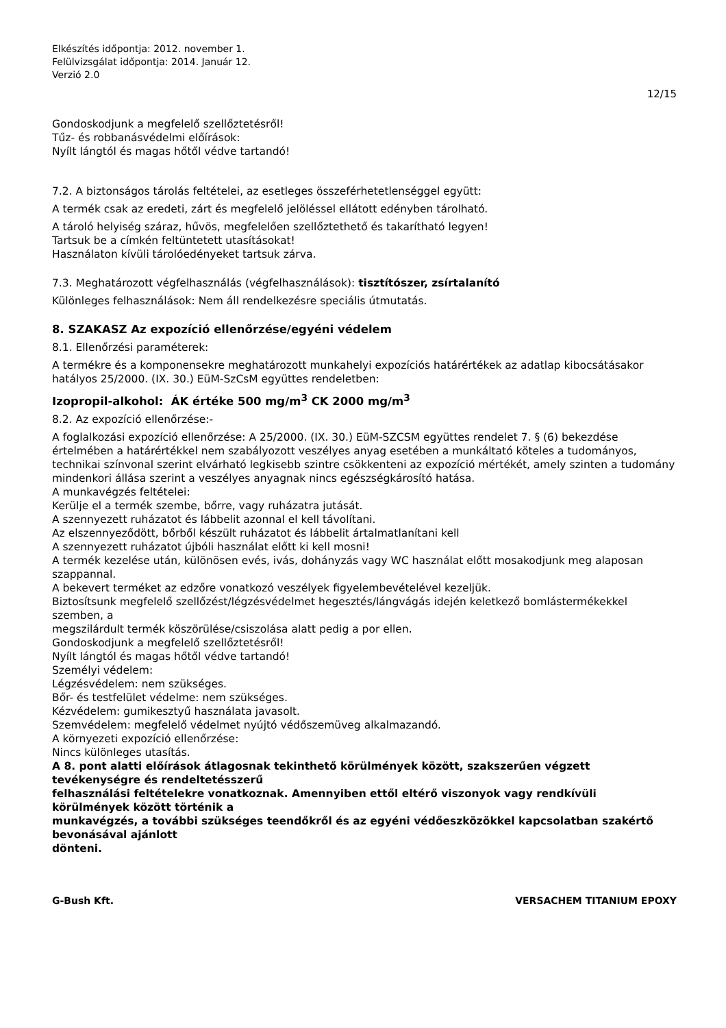Elkészítés időpontja: 2012. november 1.
Felülvizsgálat időpontja: 2014. Január 12.
Verzió 2.0
12/15
Gondoskodjunk a megfelelő szellőztetésről!
Tűz- és robbanásvédelmi előírások:
Nyílt lángtól és magas hőtől védve tartandó!
7.2. A biztonságos tárolás feltételei, az esetleges összeférhetetlenséggel együtt:
A termék csak az eredeti, zárt és megfelelő jelöléssel ellátott edényben tárolható.
A tároló helyiség száraz, hűvös, megfelelően szellőztethető és takarítható legyen!
Tartsuk be a címkén feltüntetett utasításokat!
Használaton kívüli tárolóedényeket tartsuk zárva.
7.3. Meghatározott végfelhasználás (végfelhasználások): tisztítószer, zsírtalanító
Különleges felhasználások: Nem áll rendelkezésre speciális útmutatás.
8. SZAKASZ Az expozíció ellenőrzése/egyéni védelem
8.1. Ellenőrzési paraméterek:
A termékre és a komponensekre meghatározott munkahelyi expozíciós határértékek az adatlap kibocsátásakor hatályos 25/2000. (IX. 30.) EüM-SzCsM együttes rendeletben:
Izopropil-alkohol: ÁK értéke 500 mg/m<sup>3</sup> CK 2000 mg/m<sup>3</sup>
8.2. Az expozíció ellenőrzése:-
A foglalkozási expozíció ellenőrzése: A 25/2000. (IX. 30.) EüM-SZCSM együttes rendelet 7. § (6) bekezdése értelmében a határértékkel nem szabályozott veszélyes anyag esetében a munkáltató köteles a tudományos, technikai színvonal szerint elvárható legkisebb szintre csökkenteni az expozíció mértékét, amely szinten a tudomány mindenkori állása szerint a veszélyes anyagnak nincs egészségkárosító hatása.
A munkavégzés feltételei:
Kerülje el a termék szembe, bőrre, vagy ruházatra jutását.
A szennyezett ruházatot és lábbelit azonnal el kell távolítani.
Az elszennyeződött, bőrből készült ruházatot és lábbelit ártalmatlanítani kell
A szennyezett ruházatot újbóli használat előtt ki kell mosni!
A termék kezelése után, különösen evés, ivás, dohányzás vagy WC használat előtt mosakodjunk meg alaposan szappannal.
A bekevert terméket az edzőre vonatkozó veszélyek figyelembevételével kezeljük.
Biztosítsunk megfelelő szellőzést/légzésvédelmet hegesztés/lángvágás idején keletkező bomlástermékekkel szemben, a
megszilárdult termék köszörülése/csiszolása alatt pedig a por ellen.
Gondoskodjunk a megfelelő szellőztetésről!
Nyílt lángtól és magas hőtől védve tartandó!
Személyi védelem:
Légzésvédelem: nem szükséges.
Bőr- és testfelület védelme: nem szükséges.
Kézvédelem: gumikesztyű használata javasolt.
Szemvédelem: megfelelő védelmet nyújtó védőszemüveg alkalmazandó.
A környezeti expozíció ellenőrzése:
Nincs különleges utasítás.
A 8. pont alatti előírások átlagosnak tekinthető körülmények között, szakszerűen végzett tevékenységre és rendeltetésszerű
felhasználási feltételekre vonatkoznak. Amennyiben ettől eltérő viszonyok vagy rendkívüli körülmények között történik a
munkavégzés, a további szükséges teendőkről és az egyéni védőeszközökkel kapcsolatban szakértő bevonásával ajánlott
dönteni.
G-Bush Kft. VERSACHEM TITANIUM EPOXY